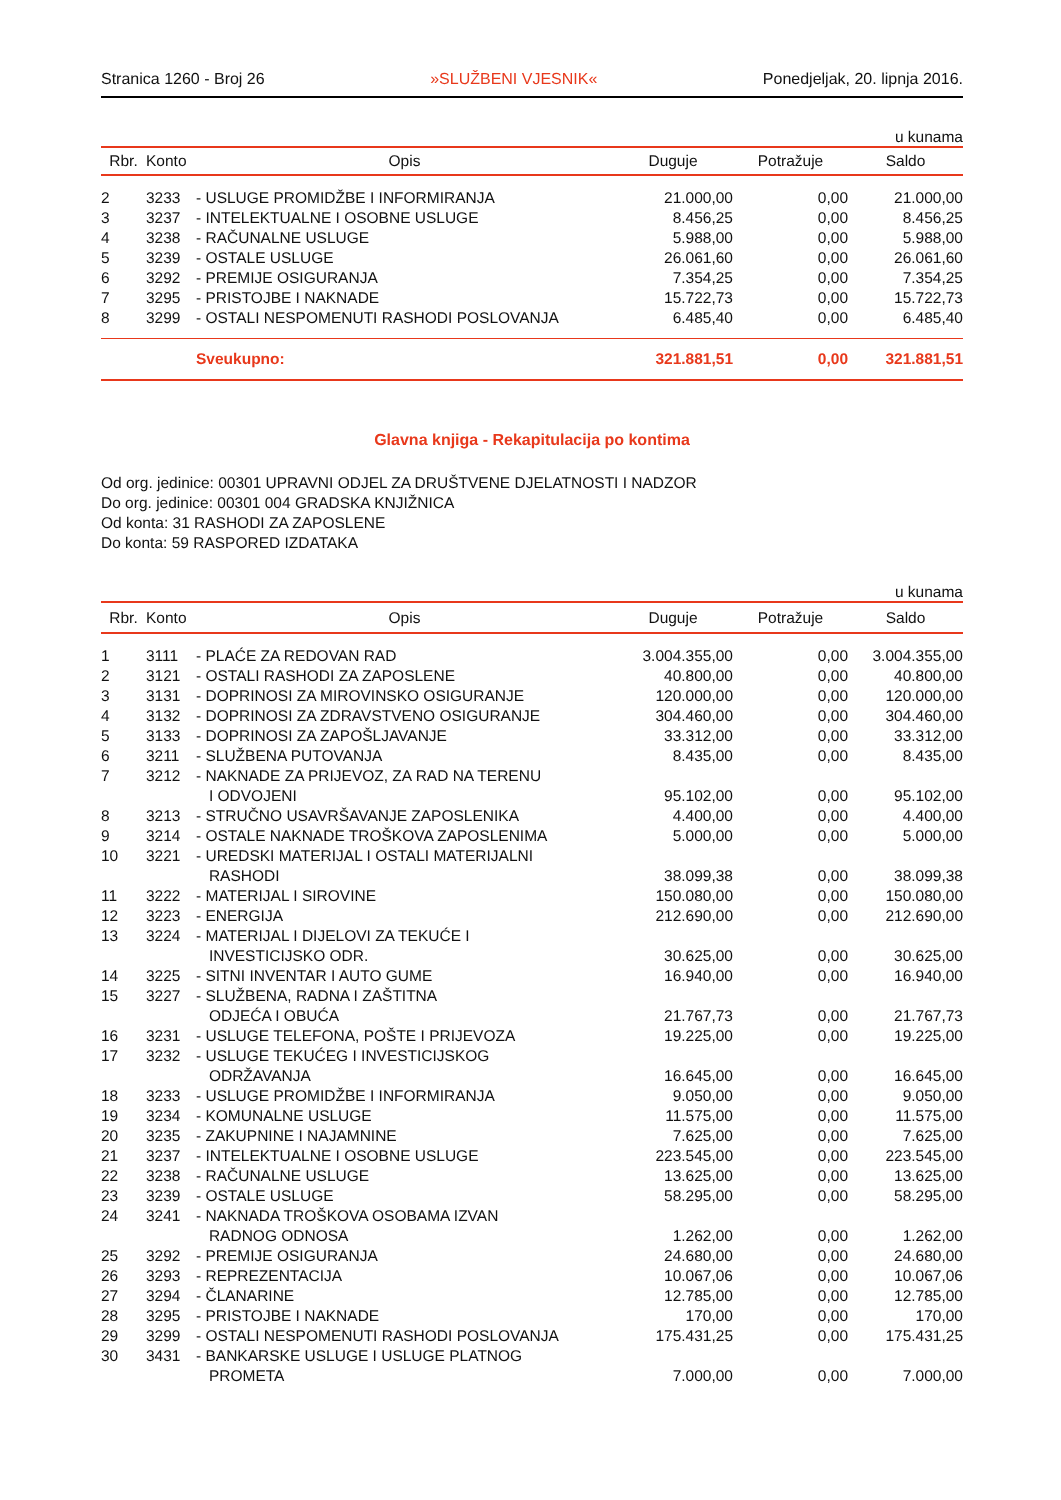Stranica 1260 - Broj 26 »SLUŽBENI VJESNIK« Ponedjeljak, 20. lipnja 2016.
u kunama
| Rbr. | Konto | Opis | Duguje | Potražuje | Saldo |
| --- | --- | --- | --- | --- | --- |
| 2 | 3233 | - USLUGE PROMIDŽBE I INFORMIRANJA | 21.000,00 | 0,00 | 21.000,00 |
| 3 | 3237 | - INTELEKTUALNE I OSOBNE USLUGE | 8.456,25 | 0,00 | 8.456,25 |
| 4 | 3238 | - RAČUNALNE USLUGE | 5.988,00 | 0,00 | 5.988,00 |
| 5 | 3239 | - OSTALE USLUGE | 26.061,60 | 0,00 | 26.061,60 |
| 6 | 3292 | - PREMIJE OSIGURANJA | 7.354,25 | 0,00 | 7.354,25 |
| 7 | 3295 | - PRISTOJBE I NAKNADE | 15.722,73 | 0,00 | 15.722,73 |
| 8 | 3299 | - OSTALI NESPOMENUTI RASHODI POSLOVANJA | 6.485,40 | 0,00 | 6.485,40 |
| | | Sveukupno: | 321.881,51 | 0,00 | 321.881,51 |
Glavna knjiga - Rekapitulacija po kontima
Od org. jedinice: 00301 UPRAVNI ODJEL ZA DRUŠTVENE DJELATNOSTI I NADZOR
Do org. jedinice: 00301 004 GRADSKA KNJIŽNICA
Od konta: 31 RASHODI ZA ZAPOSLENE
Do konta: 59 RASPORED IZDATAKA
u kunama
| Rbr. | Konto | Opis | Duguje | Potražuje | Saldo |
| --- | --- | --- | --- | --- | --- |
| 1 | 3111 | - PLAĆE ZA REDOVAN RAD | 3.004.355,00 | 0,00 | 3.004.355,00 |
| 2 | 3121 | - OSTALI RASHODI ZA ZAPOSLENE | 40.800,00 | 0,00 | 40.800,00 |
| 3 | 3131 | - DOPRINOSI ZA MIROVINSKO OSIGURANJE | 120.000,00 | 0,00 | 120.000,00 |
| 4 | 3132 | - DOPRINOSI ZA ZDRAVSTVENO OSIGURANJE | 304.460,00 | 0,00 | 304.460,00 |
| 5 | 3133 | - DOPRINOSI ZA ZAPOŠLJAVANJE | 33.312,00 | 0,00 | 33.312,00 |
| 6 | 3211 | - SLUŽBENA PUTOVANJA | 8.435,00 | 0,00 | 8.435,00 |
| 7 | 3212 | - NAKNADE ZA PRIJEVOZ, ZA RAD NA TERENU I ODVOJENI | 95.102,00 | 0,00 | 95.102,00 |
| 8 | 3213 | - STRUČNO USAVRŠAVANJE ZAPOSLENIKA | 4.400,00 | 0,00 | 4.400,00 |
| 9 | 3214 | - OSTALE NAKNADE TROŠKOVA ZAPOSLENIMA | 5.000,00 | 0,00 | 5.000,00 |
| 10 | 3221 | - UREDSKI MATERIJAL I OSTALI MATERIJALNI RASHODI | 38.099,38 | 0,00 | 38.099,38 |
| 11 | 3222 | - MATERIJAL I SIROVINE | 150.080,00 | 0,00 | 150.080,00 |
| 12 | 3223 | - ENERGIJA | 212.690,00 | 0,00 | 212.690,00 |
| 13 | 3224 | - MATERIJAL I DIJELOVI ZA TEKUĆE I INVESTICIJSKO ODR. | 30.625,00 | 0,00 | 30.625,00 |
| 14 | 3225 | - SITNI INVENTAR I AUTO GUME | 16.940,00 | 0,00 | 16.940,00 |
| 15 | 3227 | - SLUŽBENA, RADNA I ZAŠTITNA ODJEĆA I OBUĆA | 21.767,73 | 0,00 | 21.767,73 |
| 16 | 3231 | - USLUGE TELEFONA, POŠTE I PRIJEVOZA | 19.225,00 | 0,00 | 19.225,00 |
| 17 | 3232 | - USLUGE TEKUĆEG I INVESTICIJSKOG ODRŽAVANJA | 16.645,00 | 0,00 | 16.645,00 |
| 18 | 3233 | - USLUGE PROMIDŽBE I INFORMIRANJA | 9.050,00 | 0,00 | 9.050,00 |
| 19 | 3234 | - KOMUNALNE USLUGE | 11.575,00 | 0,00 | 11.575,00 |
| 20 | 3235 | - ZAKUPNINE I NAJAMNINE | 7.625,00 | 0,00 | 7.625,00 |
| 21 | 3237 | - INTELEKTUALNE I OSOBNE USLUGE | 223.545,00 | 0,00 | 223.545,00 |
| 22 | 3238 | - RAČUNALNE USLUGE | 13.625,00 | 0,00 | 13.625,00 |
| 23 | 3239 | - OSTALE USLUGE | 58.295,00 | 0,00 | 58.295,00 |
| 24 | 3241 | - NAKNADA TROŠKOVA OSOBAMA IZVAN RADNOG ODNOSA | 1.262,00 | 0,00 | 1.262,00 |
| 25 | 3292 | - PREMIJE OSIGURANJA | 24.680,00 | 0,00 | 24.680,00 |
| 26 | 3293 | - REPREZENTACIJA | 10.067,06 | 0,00 | 10.067,06 |
| 27 | 3294 | - ČLANARINE | 12.785,00 | 0,00 | 12.785,00 |
| 28 | 3295 | - PRISTOJBE I NAKNADE | 170,00 | 0,00 | 170,00 |
| 29 | 3299 | - OSTALI NESPOMENUTI RASHODI POSLOVANJA | 175.431,25 | 0,00 | 175.431,25 |
| 30 | 3431 | - BANKARSKE USLUGE I USLUGE PLATNOG PROMETA | 7.000,00 | 0,00 | 7.000,00 |